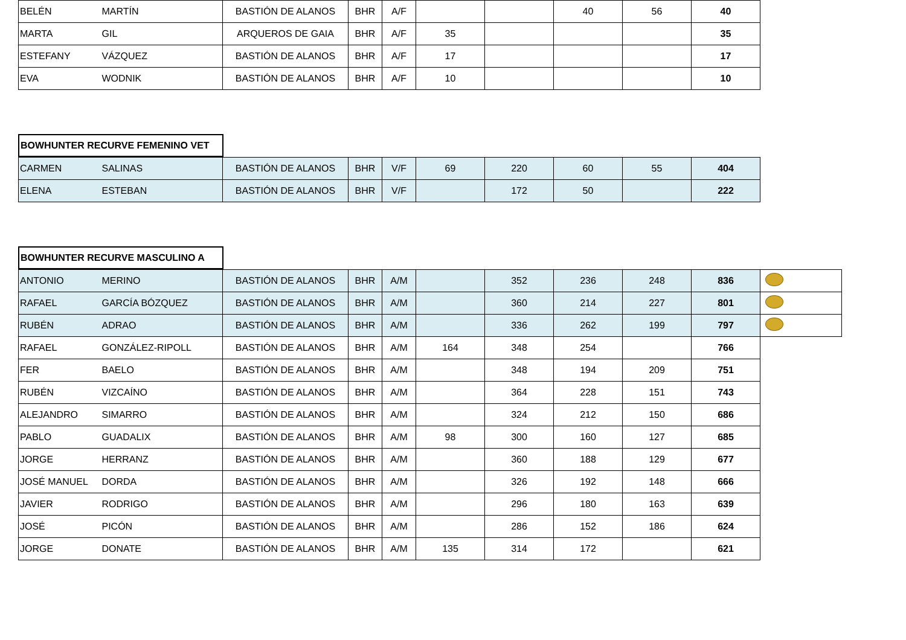| BELÉN | MARTÍN | BASTIÓN DE ALANOS | BHR | A/F | | | 40 | 56 | 40 |
| MARTA | GIL | ARQUEROS DE GAIA | BHR | A/F | 35 | | | | 35 |
| ESTEFANY | VÁZQUEZ | BASTIÓN DE ALANOS | BHR | A/F | 17 | | | | 17 |
| EVA | WODNIK | BASTIÓN DE ALANOS | BHR | A/F | 10 | | | | 10 |
BOWHUNTER RECURVE FEMENINO VET
| CARMEN | SALINAS | BASTIÓN DE ALANOS | BHR | V/F | 69 | 220 | 60 | 55 | 404 |
| ELENA | ESTEBAN | BASTIÓN DE ALANOS | BHR | V/F | | 172 | 50 | | 222 |
BOWHUNTER RECURVE MASCULINO A
| ANTONIO | MERINO | BASTIÓN DE ALANOS | BHR | A/M | | 352 | 236 | 248 | 836 | |
| RAFAEL | GARCÍA BÓZQUEZ | BASTIÓN DE ALANOS | BHR | A/M | | 360 | 214 | 227 | 801 | |
| RUBÉN | ADRAO | BASTIÓN DE ALANOS | BHR | A/M | | 336 | 262 | 199 | 797 | |
| RAFAEL | GONZÁLEZ-RIPOLL | BASTIÓN DE ALANOS | BHR | A/M | 164 | 348 | 254 | | 766 | |
| FER | BAELO | BASTIÓN DE ALANOS | BHR | A/M | | 348 | 194 | 209 | 751 | |
| RUBÉN | VIZCAÍNO | BASTIÓN DE ALANOS | BHR | A/M | | 364 | 228 | 151 | 743 | |
| ALEJANDRO | SIMARRO | BASTIÓN DE ALANOS | BHR | A/M | | 324 | 212 | 150 | 686 | |
| PABLO | GUADALIX | BASTIÓN DE ALANOS | BHR | A/M | 98 | 300 | 160 | 127 | 685 | |
| JORGE | HERRANZ | BASTIÓN DE ALANOS | BHR | A/M | | 360 | 188 | 129 | 677 | |
| JOSÉ MANUEL | DORDA | BASTIÓN DE ALANOS | BHR | A/M | | 326 | 192 | 148 | 666 | |
| JAVIER | RODRIGO | BASTIÓN DE ALANOS | BHR | A/M | | 296 | 180 | 163 | 639 | |
| JOSÉ | PICÓN | BASTIÓN DE ALANOS | BHR | A/M | | 286 | 152 | 186 | 624 | |
| JORGE | DONATE | BASTIÓN DE ALANOS | BHR | A/M | 135 | 314 | 172 | | 621 | |